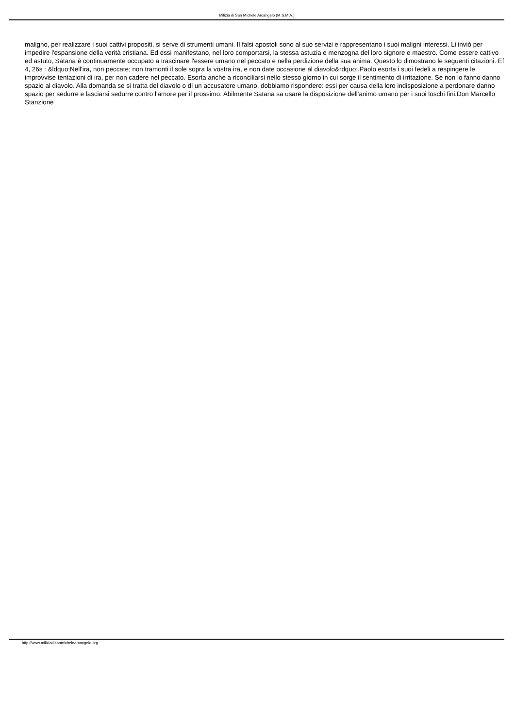Milizia di San Michele Arcangelo (M.S.M.A.)
maligno, per realizzare i suoi cattivi propositi, si serve di strumenti umani. Il falsi apostoli sono al suo servizi e rappresentano i suoi maligni interessi. Li inviò per impedire l'espansione della verità cristiana. Ed essi manifestano, nel loro comportarsi, la stessa astuzia e menzogna del loro signore e maestro. Come essere cattivo ed astuto, Satana è continuamente occupato a trascinare l'essere umano nel peccato e nella perdizione della sua anima. Questo lo dimostrano le seguenti citazioni. Ef 4, 26s : &ldquo;Nell'ira, non peccate; non tramonti il sole sopra la vostra ira, e non date occasione al diavolo&rdquo;.Paolo esorta i suoi fedeli a respingere le improvvise tentazioni di ira, per non cadere nel peccato. Esorta anche a riconciliarsi nello stesso giorno in cui sorge il sentimento di irritazione. Se non lo fanno danno spazio al diavolo. Alla domanda se si tratta del diavolo o di un accusatore umano, dobbiamo rispondere: essi per causa della loro indisposizione a perdonare danno spazio per sedurre e lasciarsi sedurre contro l'amore per il prossimo. Abilmente Satana sa usare la disposizione dell'animo umano per i suoi loschi fini.Don Marcello Stanzione
http://www.miliziadisanmichelearcangelo.org